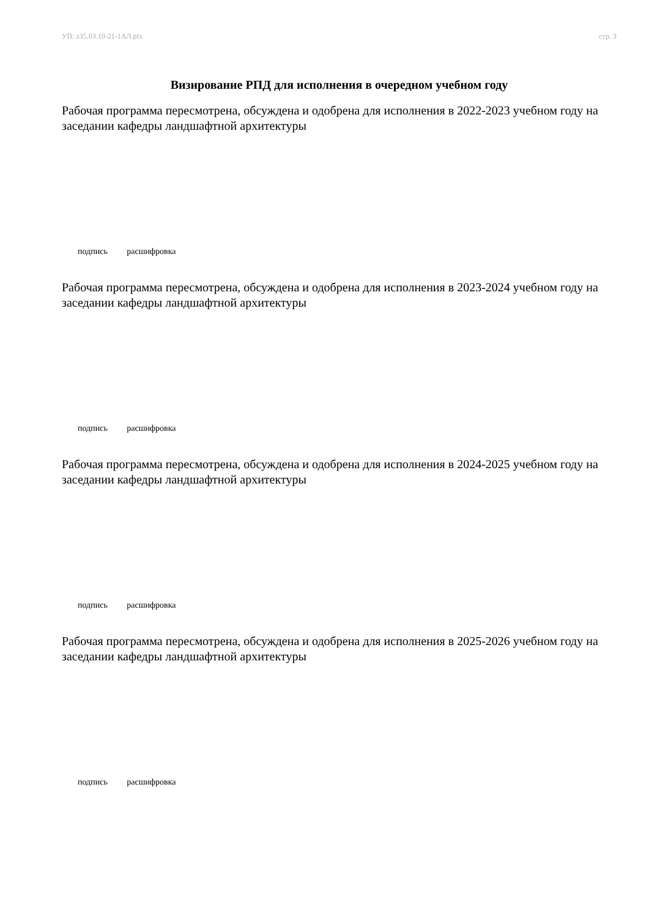УП: z35.03.10-21-1АЛ.plx стр. 3
Визирование РПД для исполнения в очередном учебном году
Рабочая программа пересмотрена, обсуждена и одобрена для исполнения в 2022-2023 учебном году на заседании кафедры ландшафтной архитектуры
подпись расшифровка
Рабочая программа пересмотрена, обсуждена и одобрена для исполнения в 2023-2024 учебном году на заседании кафедры ландшафтной архитектуры
подпись расшифровка
Рабочая программа пересмотрена, обсуждена и одобрена для исполнения в 2024-2025 учебном году на заседании кафедры ландшафтной архитектуры
подпись расшифровка
Рабочая программа пересмотрена, обсуждена и одобрена для исполнения в 2025-2026 учебном году на заседании кафедры ландшафтной архитектуры
подпись расшифровка